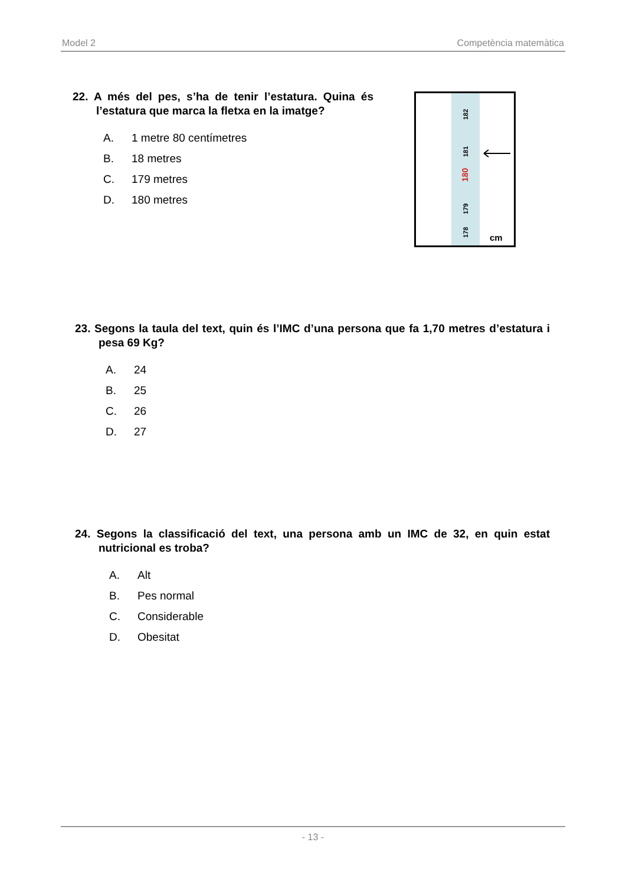Model 2 Competència matemàtica
22. A més del pes, s’ha de tenir l’estatura. Quina és l’estatura que marca la fletxa en la imatge?
A. 1 metre 80 centímetres
B. 18 metres
C. 179 metres
D. 180 metres
182
181
180
179
178
cm
23. Segons la taula del text, quin és l’IMC d’una persona que fa 1,70 metres d’estatura i pesa 69 Kg?
A. 24
B. 25
C. 26
D. 27
24. Segons la classificació del text, una persona amb un IMC de 32, en quin estat nutricional es troba?
A. Alt
B. Pes normal
C. Considerable
D. Obesitat
- 13 -